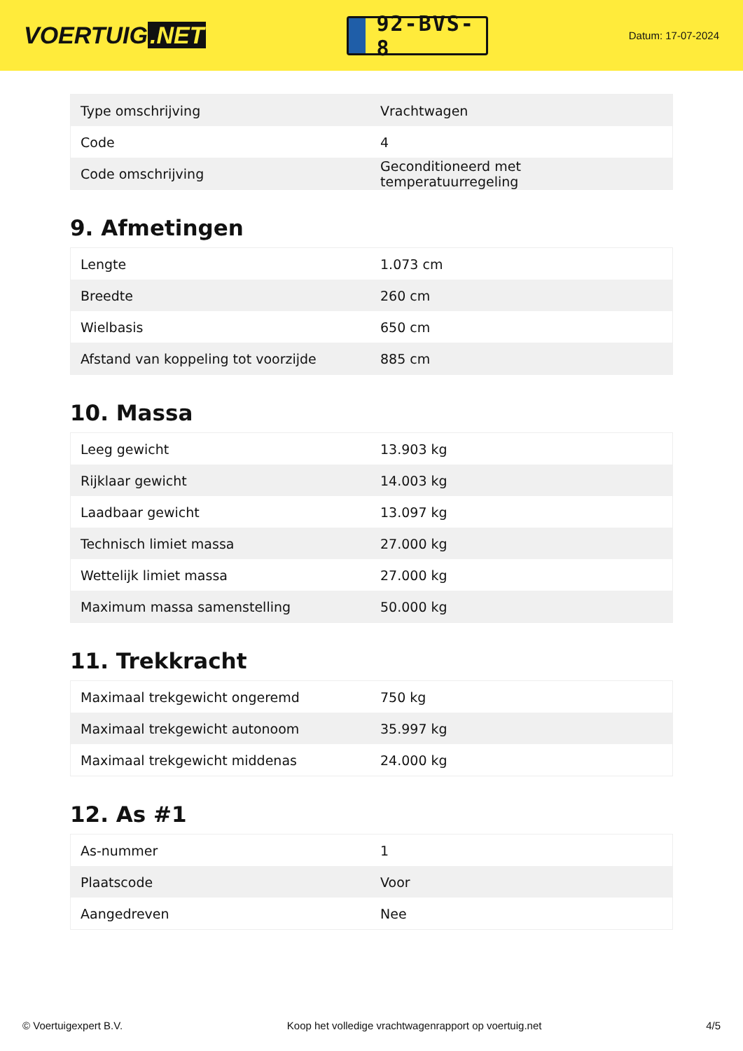VOERTUIG.NET
92-BVS-8
Datum: 17-07-2024
| Type omschrijving | Vrachtwagen |
| Code | 4 |
| Code omschrijving | Geconditioneerd met temperatuurregeling |
9. Afmetingen
| Lengte | 1.073 cm |
| Breedte | 260 cm |
| Wielbasis | 650 cm |
| Afstand van koppeling tot voorzijde | 885 cm |
10. Massa
| Leeg gewicht | 13.903 kg |
| Rijklaar gewicht | 14.003 kg |
| Laadbaar gewicht | 13.097 kg |
| Technisch limiet massa | 27.000 kg |
| Wettelijk limiet massa | 27.000 kg |
| Maximum massa samenstelling | 50.000 kg |
11. Trekkracht
| Maximaal trekgewicht ongeremd | 750 kg |
| Maximaal trekgewicht autonoom | 35.997 kg |
| Maximaal trekgewicht middenas | 24.000 kg |
12. As #1
| As-nummer | 1 |
| Plaatscode | Voor |
| Aangedreven | Nee |
© Voertuigexpert B.V. Koop het volledige vrachtwagenrapport op voertuig.net 4/5